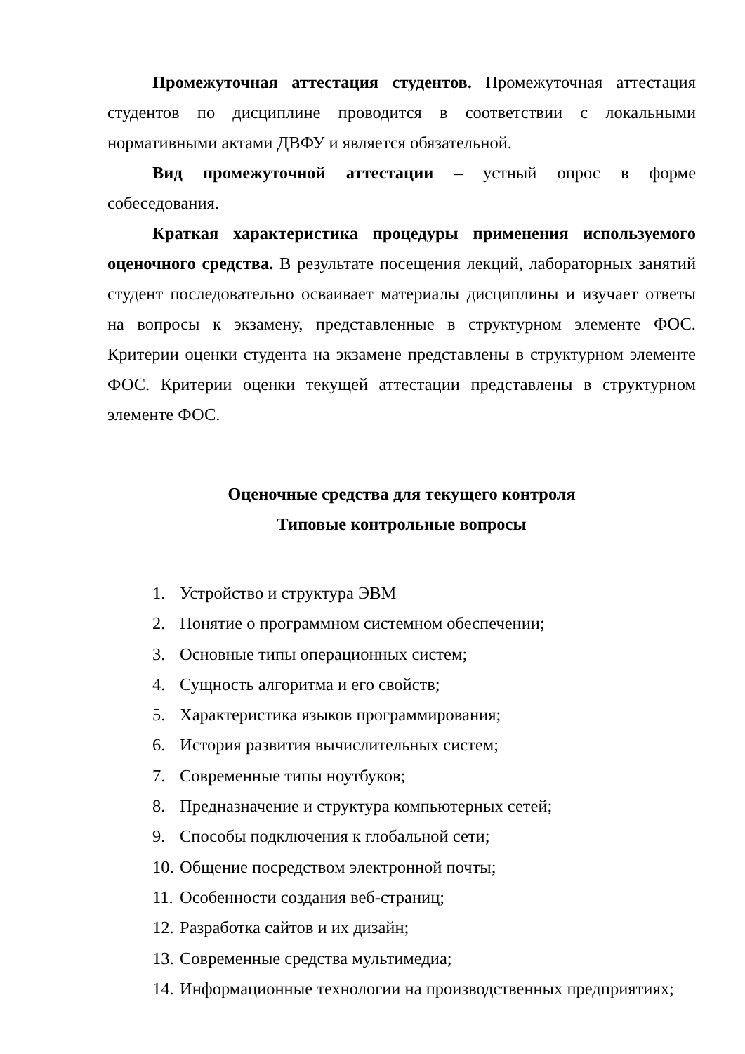Промежуточная аттестация студентов. Промежуточная аттестация студентов по дисциплине проводится в соответствии с локальными нормативными актами ДВФУ и является обязательной.
Вид промежуточной аттестации – устный опрос в форме собеседования.
Краткая характеристика процедуры применения используемого оценочного средства. В результате посещения лекций, лабораторных занятий студент последовательно осваивает материалы дисциплины и изучает ответы на вопросы к экзамену, представленные в структурном элементе ФОС. Критерии оценки студента на экзамене представлены в структурном элементе ФОС. Критерии оценки текущей аттестации представлены в структурном элементе ФОС.
Оценочные средства для текущего контроля
Типовые контрольные вопросы
1. Устройство и структура ЭВМ
2. Понятие о программном системном обеспечении;
3. Основные типы операционных систем;
4. Сущность алгоритма и его свойств;
5. Характеристика языков программирования;
6. История развития вычислительных систем;
7. Современные типы ноутбуков;
8. Предназначение и структура компьютерных сетей;
9. Способы подключения к глобальной сети;
10. Общение посредством электронной почты;
11. Особенности создания веб-страниц;
12. Разработка сайтов и их дизайн;
13. Современные средства мультимедиа;
14. Информационные технологии на производственных предприятиях;